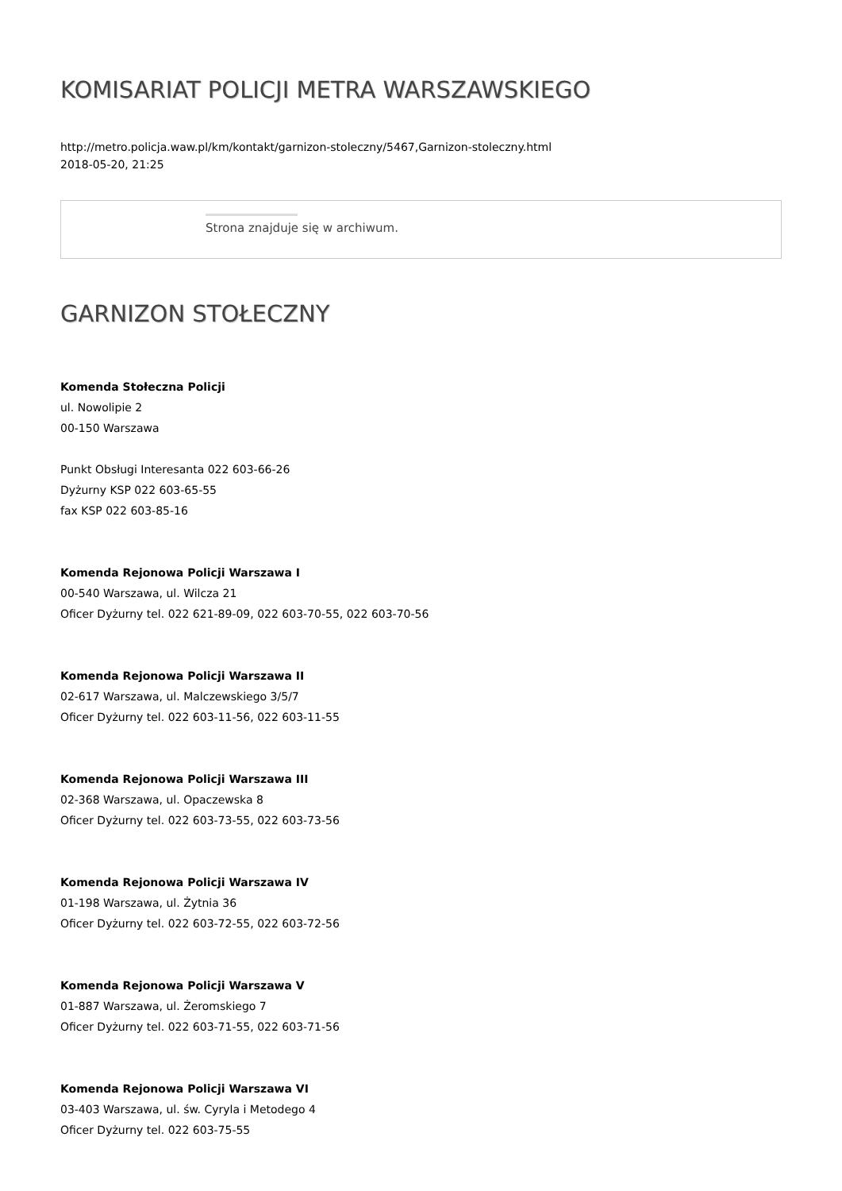KOMISARIAT POLICJI METRA WARSZAWSKIEGO
http://metro.policja.waw.pl/km/kontakt/garnizon-stoleczny/5467,Garnizon-stoleczny.html
2018-05-20, 21:25
Strona znajduje się w archiwum.
GARNIZON STOŁECZNY
Komenda Stołeczna Policji
ul. Nowolipie 2
00-150 Warszawa
Punkt Obsługi Interesanta 022 603-66-26
Dyżurny KSP 022 603-65-55
fax KSP 022 603-85-16
Komenda Rejonowa Policji Warszawa I
00-540 Warszawa, ul. Wilcza 21
Oficer Dyżurny tel. 022 621-89-09, 022 603-70-55, 022 603-70-56
Komenda Rejonowa Policji Warszawa II
02-617 Warszawa, ul. Malczewskiego 3/5/7
Oficer Dyżurny tel. 022 603-11-56, 022 603-11-55
Komenda Rejonowa Policji Warszawa III
02-368 Warszawa, ul. Opaczewska 8
Oficer Dyżurny tel. 022 603-73-55, 022 603-73-56
Komenda Rejonowa Policji Warszawa IV
01-198 Warszawa, ul. Żytnia 36
Oficer Dyżurny tel. 022 603-72-55, 022 603-72-56
Komenda Rejonowa Policji Warszawa V
01-887 Warszawa, ul. Żeromskiego 7
Oficer Dyżurny tel. 022 603-71-55, 022 603-71-56
Komenda Rejonowa Policji Warszawa VI
03-403 Warszawa, ul. św. Cyryla i Metodego 4
Oficer Dyżurny tel. 022 603-75-55